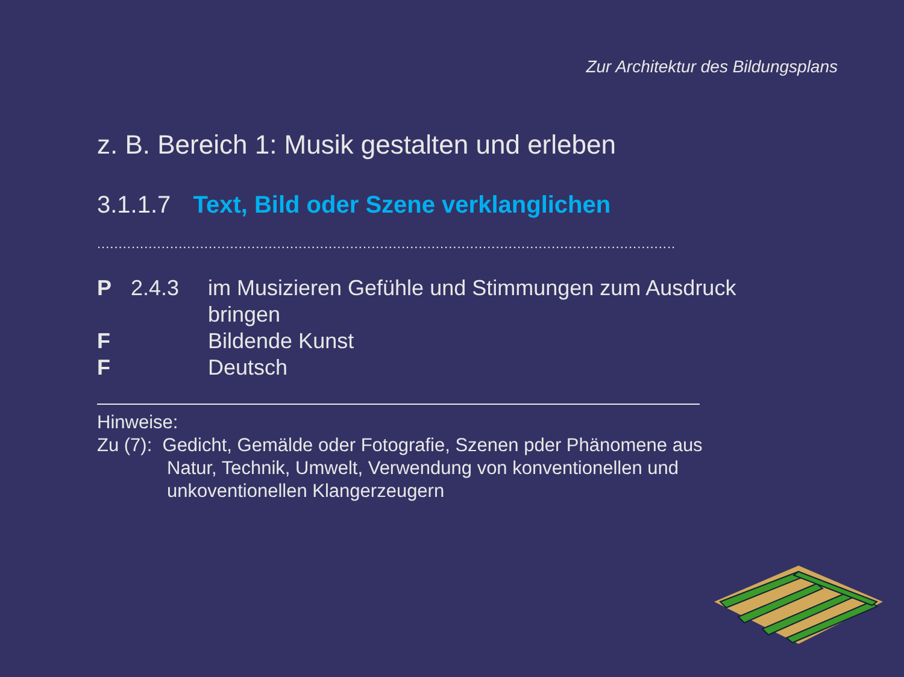Zur Architektur des Bildungsplans
z. B. Bereich 1: Musik gestalten und erleben
3.1.1.7 Text, Bild oder Szene verklanglichen
.......................................................................................................................................
| P | 2.4.3 | im Musizieren Gefühle und Stimmungen zum Ausdruck bringen |
| F | | Bildende Kunst |
| F | | Deutsch |
Hinweise:
Zu (7): Gedicht, Gemälde oder Fotografie, Szenen pder Phänomene aus
Natur, Technik, Umwelt, Verwendung von konventionellen und unkoventionellen Klangerzeugern